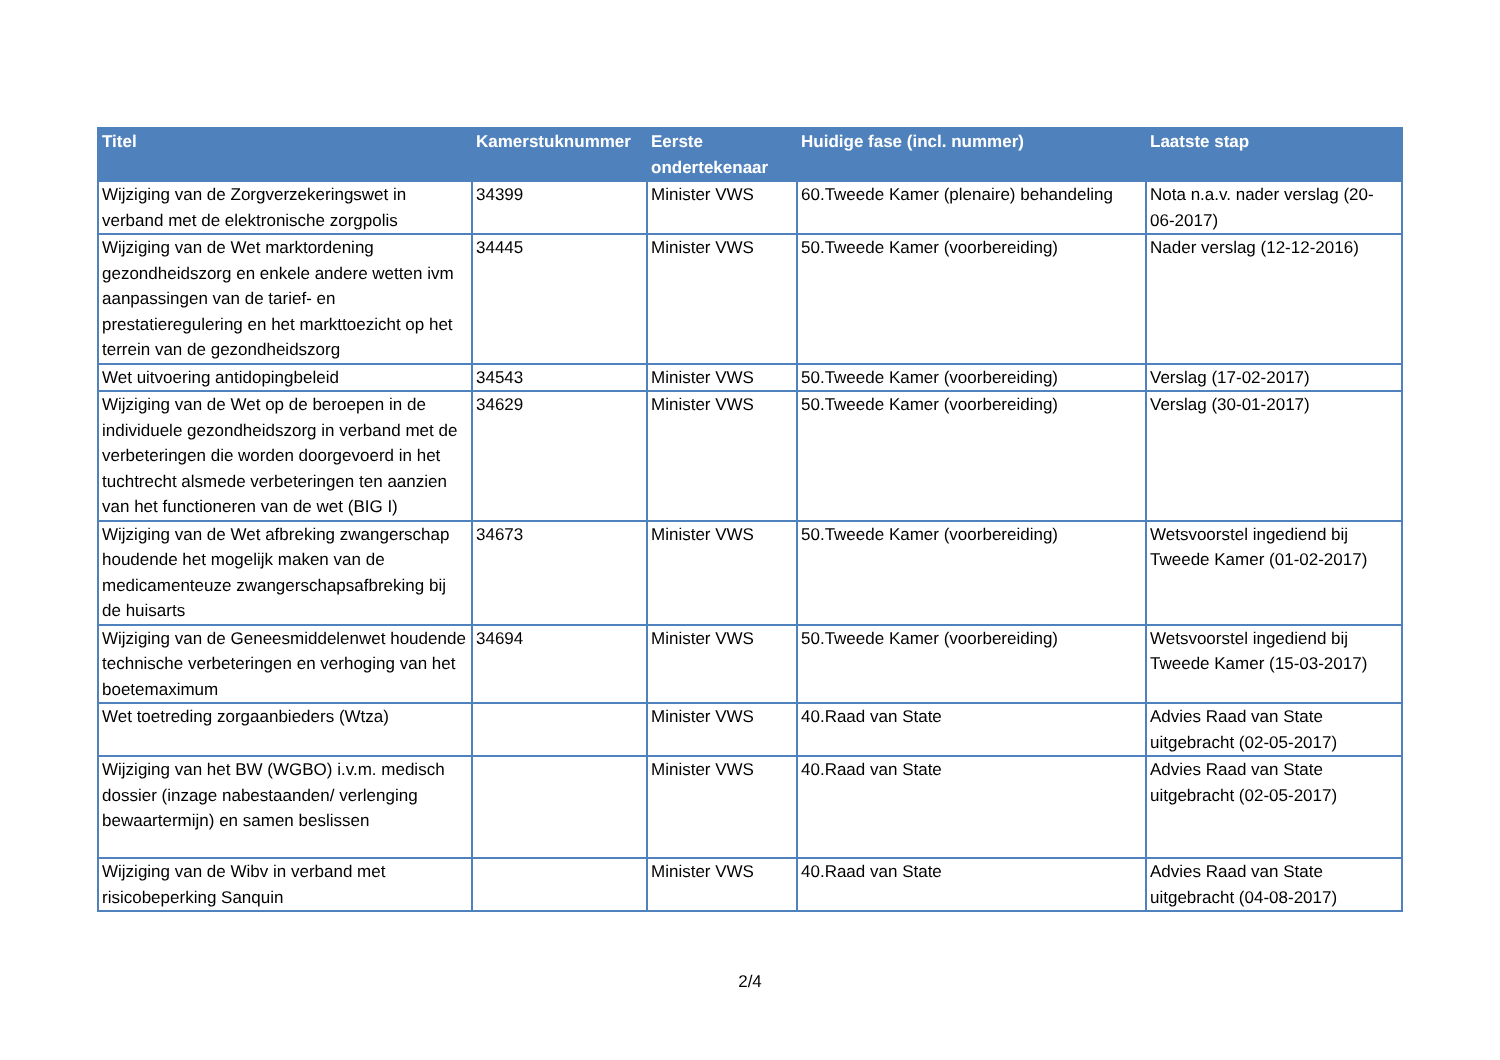| Titel | Kamerstuknummer | Eerste ondertekenaar | Huidige fase (incl. nummer) | Laatste stap |
| --- | --- | --- | --- | --- |
| Wijziging van de Zorgverzekeringswet in verband met de elektronische zorgpolis | 34399 | Minister VWS | 60.Tweede Kamer (plenaire) behandeling | Nota n.a.v. nader verslag (20-06-2017) |
| Wijziging van de Wet marktordening gezondheidszorg en enkele andere wetten ivm aanpassingen van de tarief- en prestatieregulering en het markttoezicht op het terrein van de gezondheidszorg | 34445 | Minister VWS | 50.Tweede Kamer (voorbereiding) | Nader verslag (12-12-2016) |
| Wet uitvoering antidopingbeleid | 34543 | Minister VWS | 50.Tweede Kamer (voorbereiding) | Verslag (17-02-2017) |
| Wijziging van de Wet op de beroepen in de individuele gezondheidszorg in verband met de verbeteringen die worden doorgevoerd in het tuchtrecht alsmede verbeteringen ten aanzien van het functioneren van de wet (BIG I) | 34629 | Minister VWS | 50.Tweede Kamer (voorbereiding) | Verslag (30-01-2017) |
| Wijziging van de Wet afbreking zwangerschap houdende het mogelijk maken van de medicamenteuze zwangerschapsafbreking bij de huisarts | 34673 | Minister VWS | 50.Tweede Kamer (voorbereiding) | Wetsvoorstel ingediend bij Tweede Kamer (01-02-2017) |
| Wijziging van de Geneesmiddelenwet houdende technische verbeteringen en verhoging van het boetemaximum | 34694 | Minister VWS | 50.Tweede Kamer (voorbereiding) | Wetsvoorstel ingediend bij Tweede Kamer (15-03-2017) |
| Wet toetreding zorgaanbieders (Wtza) | | Minister VWS | 40.Raad van State | Advies Raad van State uitgebracht (02-05-2017) |
| Wijziging van het BW (WGBO) i.v.m. medisch dossier (inzage nabestaanden/ verlenging bewaartermijn) en samen beslissen | | Minister VWS | 40.Raad van State | Advies Raad van State uitgebracht (02-05-2017) |
| Wijziging van de Wibv in verband met risicobeperking Sanquin | | Minister VWS | 40.Raad van State | Advies Raad van State uitgebracht (04-08-2017) |
2/4